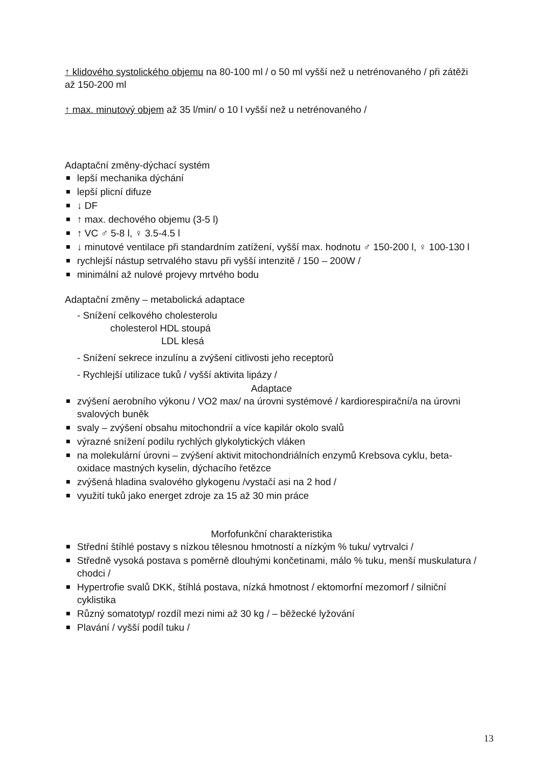↑ klidového systolického objemu na 80-100 ml / o 50 ml vyšší než u netrénovaného / při zátěži až 150-200 ml
↑ max. minutový objem až 35 l/min/ o 10 l vyšší než u netrénovaného /
Adaptační změny-dýchací systém
lepší mechanika dýchání
lepší plicní difuze
↓ DF
↑ max. dechového objemu (3-5 l)
↑ VC ♂ 5-8 l, ♀ 3.5-4.5 l
↓ minutové ventilace při standardním zatížení, vyšší max. hodnotu ♂ 150-200 l, ♀ 100-130 l
rychlejší nástup setrvalého stavu při vyšší intenzitě / 150 – 200W /
minimální až nulové projevy mrtvého bodu
Adaptační změny – metabolická adaptace
- Snížení celkového cholesterolu
cholesterol HDL stoupá
LDL klesá
- Snížení sekrece inzulínu a zvýšení citlivosti jeho receptorů
- Rychlejší utilizace tuků / vyšší aktivita lipázy /
Adaptace
zvýšení aerobního výkonu / VO2 max/ na úrovni systémové / kardiorespirační/a na úrovni svalových buněk
svaly – zvýšení obsahu mitochondrií a více kapilár okolo svalů
výrazné snížení podílu rychlých glykolytických vláken
na molekulární úrovni – zvýšení aktivit mitochondriálních enzymů Krebsova cyklu, beta-oxidace mastných kyselin, dýchacího řetězce
zvýšená hladina svalového glykogenu /vystačí asi na 2 hod /
využití tuků jako energet zdroje za 15 až 30 min práce
Morfofunkční charakteristika
Střední štíhlé postavy s nízkou tělesnou hmotností a nízkým % tuku/ vytrvalci /
Středně vysoká postava s poměrně dlouhými končetinami, málo % tuku, menší muskulatura / chodci /
Hypertrofie svalů DKK, štíhlá postava, nízká hmotnost / ektomorfní mezomorf / silniční cyklistika
Různý somatotyp/ rozdíl mezi nimi až 30 kg / – běžecké lyžování
Plavání / vyšší podíl tuku /
13